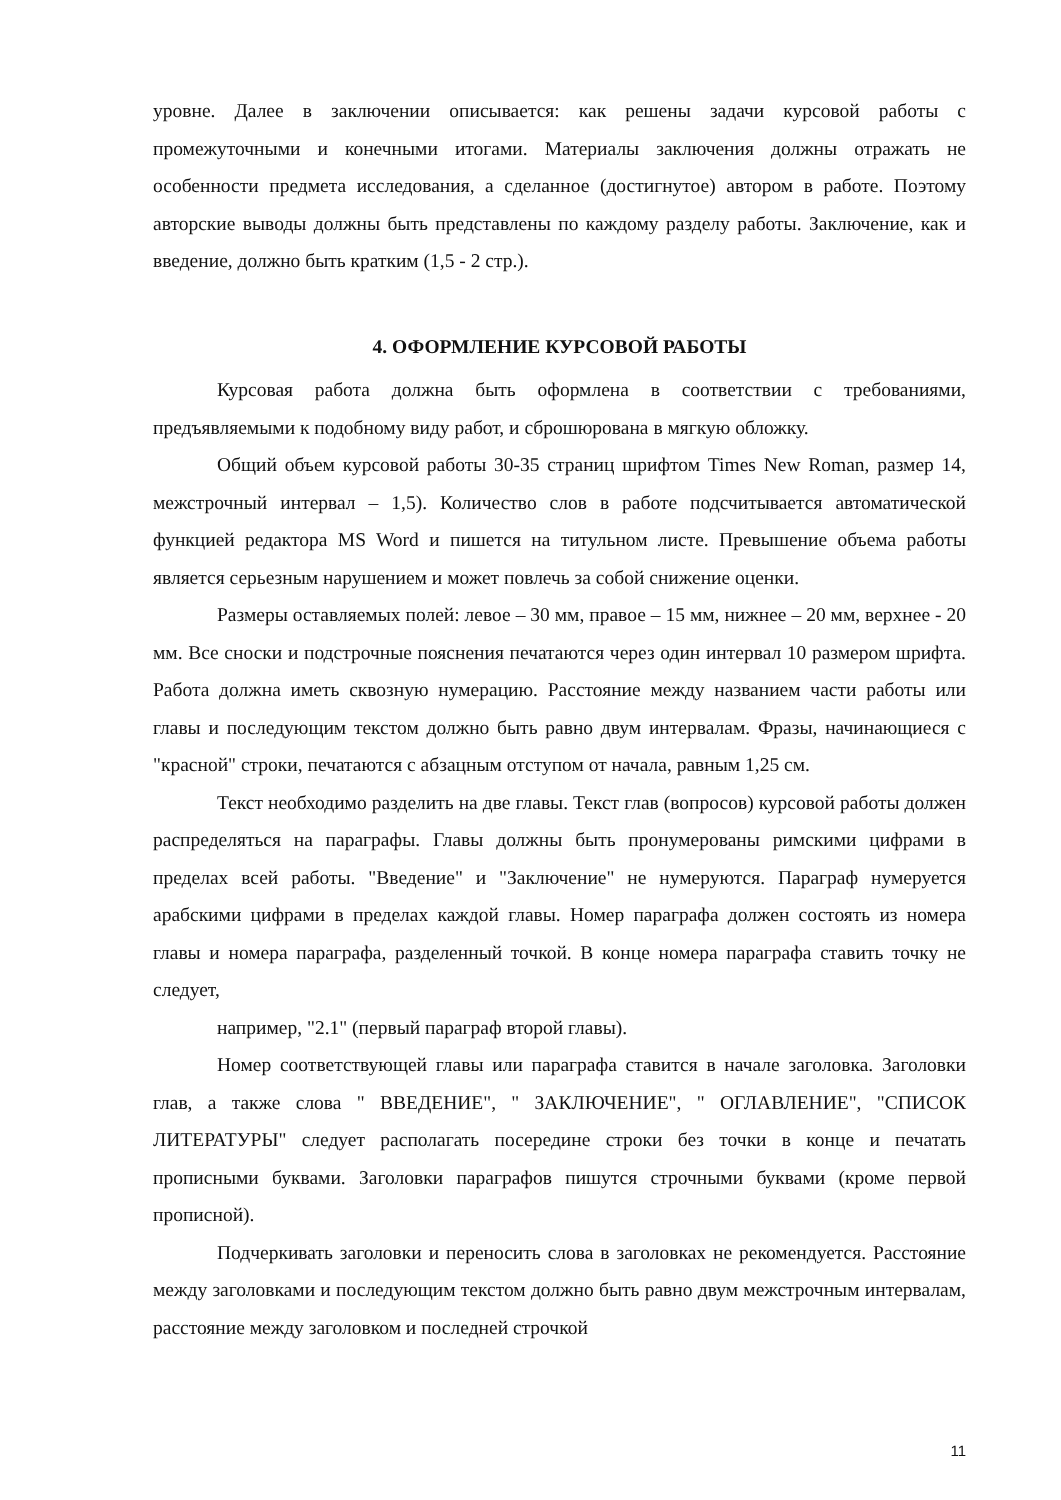уровне. Далее в заключении описывается: как решены задачи курсовой работы с промежуточными и конечными итогами. Материалы заключения должны отражать не особенности предмета исследования, а сделанное (достигнутое) автором в работе. Поэтому авторские выводы должны быть представлены по каждому разделу работы. Заключение, как и введение, должно быть кратким (1,5 - 2 стр.).
4. ОФОРМЛЕНИЕ КУРСОВОЙ РАБОТЫ
Курсовая работа должна быть оформлена в соответствии с требованиями, предъявляемыми к подобному виду работ, и сброшюрована в мягкую обложку.
Общий объем курсовой работы 30-35 страниц шрифтом Times New Roman, размер 14, межстрочный интервал – 1,5). Количество слов в работе подсчитывается автоматической функцией редактора MS Word и пишется на титульном листе. Превышение объема работы является серьезным нарушением и может повлечь за собой снижение оценки.
Размеры оставляемых полей: левое – 30 мм, правое – 15 мм, нижнее – 20 мм, верхнее - 20 мм. Все сноски и подстрочные пояснения печатаются через один интервал 10 размером шрифта. Работа должна иметь сквозную нумерацию. Расстояние между названием части работы или главы и последующим текстом должно быть равно двум интервалам. Фразы, начинающиеся с "красной" строки, печатаются с абзацным отступом от начала, равным 1,25 см.
Текст необходимо разделить на две главы. Текст глав (вопросов) курсовой работы должен распределяться на параграфы. Главы должны быть пронумерованы римскими цифрами в пределах всей работы. "Введение" и "Заключение" не нумеруются. Параграф нумеруется арабскими цифрами в пределах каждой главы. Номер параграфа должен состоять из номера главы и номера параграфа, разделенный точкой. В конце номера параграфа ставить точку не следует,
например, "2.1" (первый параграф второй главы).
Номер соответствующей главы или параграфа ставится в начале заголовка. Заголовки глав, а также слова " ВВЕДЕНИЕ", " ЗАКЛЮЧЕНИЕ", " ОГЛАВЛЕНИЕ", "СПИСОК ЛИТЕРАТУРЫ" следует располагать посередине строки без точки в конце и печатать прописными буквами. Заголовки параграфов пишутся строчными буквами (кроме первой прописной).
Подчеркивать заголовки и переносить слова в заголовках не рекомендуется. Расстояние между заголовками и последующим текстом должно быть равно двум межстрочным интервалам, расстояние между заголовком и последней строчкой
11